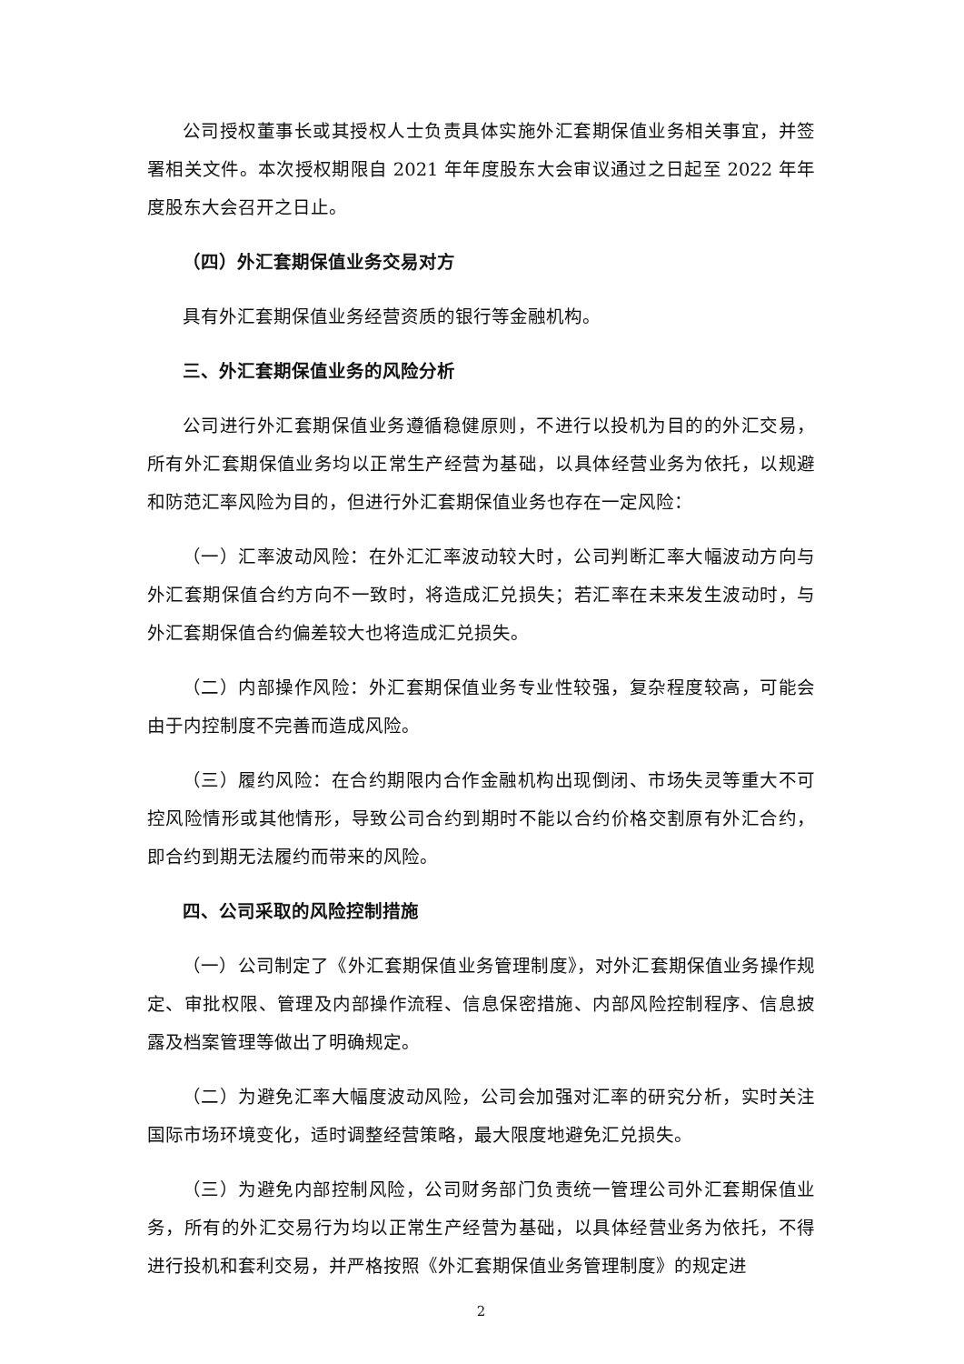公司授权董事长或其授权人士负责具体实施外汇套期保值业务相关事宜，并签署相关文件。本次授权期限自 2021 年年度股东大会审议通过之日起至 2022 年年度股东大会召开之日止。
（四）外汇套期保值业务交易对方
具有外汇套期保值业务经营资质的银行等金融机构。
三、外汇套期保值业务的风险分析
公司进行外汇套期保值业务遵循稳健原则，不进行以投机为目的的外汇交易，所有外汇套期保值业务均以正常生产经营为基础，以具体经营业务为依托，以规避和防范汇率风险为目的，但进行外汇套期保值业务也存在一定风险：
（一）汇率波动风险：在外汇汇率波动较大时，公司判断汇率大幅波动方向与外汇套期保值合约方向不一致时，将造成汇兑损失；若汇率在未来发生波动时，与外汇套期保值合约偏差较大也将造成汇兑损失。
（二）内部操作风险：外汇套期保值业务专业性较强，复杂程度较高，可能会由于内控制度不完善而造成风险。
（三）履约风险：在合约期限内合作金融机构出现倒闭、市场失灵等重大不可控风险情形或其他情形，导致公司合约到期时不能以合约价格交割原有外汇合约，即合约到期无法履约而带来的风险。
四、公司采取的风险控制措施
（一）公司制定了《外汇套期保值业务管理制度》，对外汇套期保值业务操作规定、审批权限、管理及内部操作流程、信息保密措施、内部风险控制程序、信息披露及档案管理等做出了明确规定。
（二）为避免汇率大幅度波动风险，公司会加强对汇率的研究分析，实时关注国际市场环境变化，适时调整经营策略，最大限度地避免汇兑损失。
（三）为避免内部控制风险，公司财务部门负责统一管理公司外汇套期保值业务，所有的外汇交易行为均以正常生产经营为基础，以具体经营业务为依托，不得进行投机和套利交易，并严格按照《外汇套期保值业务管理制度》的规定进
2